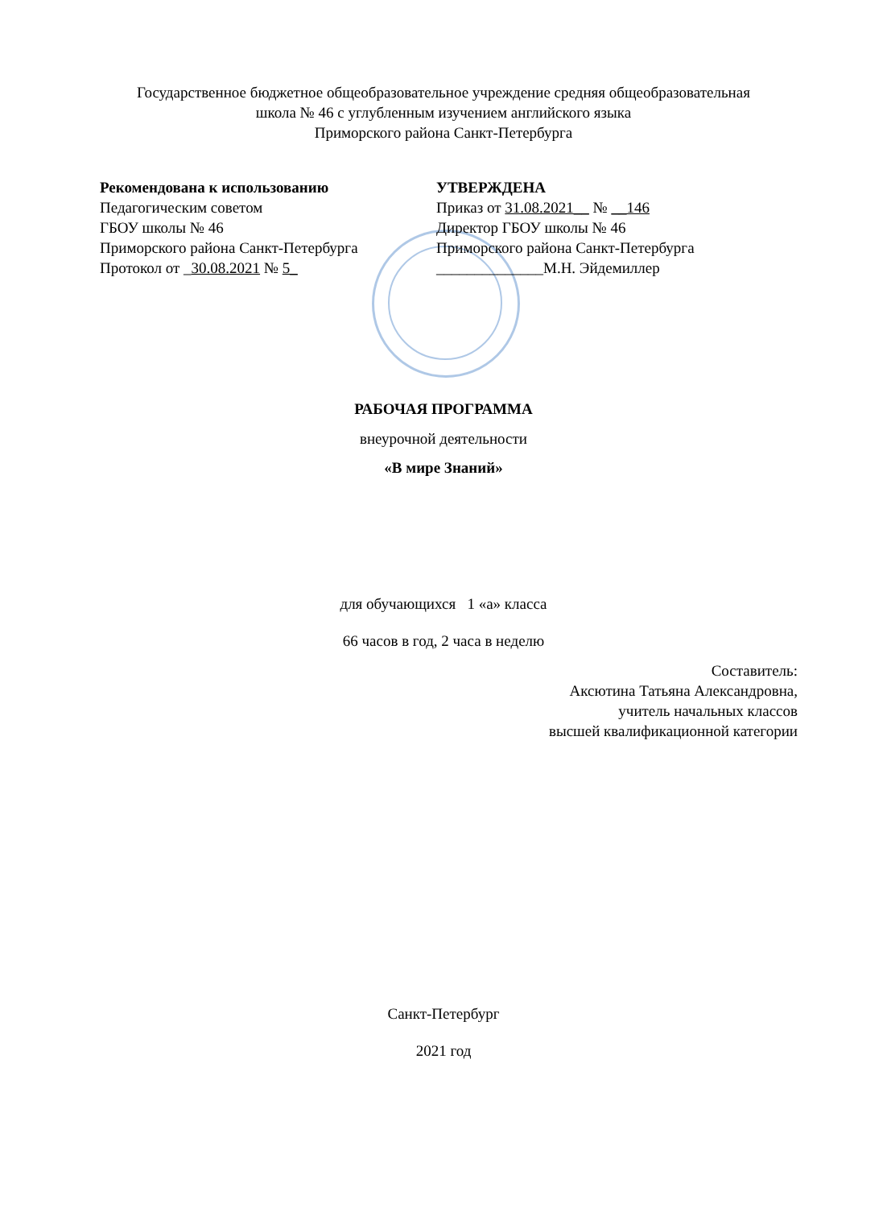Государственное бюджетное общеобразовательное учреждение средняя общеобразовательная
школа № 46 с углубленным изучением английского языка
Приморского района Санкт-Петербурга
Рекомендована к использованию
Педагогическим советом
ГБОУ школы № 46
Приморского района Санкт-Петербурга
Протокол от _30.08.2021 № 5_
УТВЕРЖДЕНА
Приказ от 31.08.2021__ № __146
Директор ГБОУ школы № 46
Приморского района Санкт-Петербурга
______________М.Н. Эйдемиллер
РАБОЧАЯ ПРОГРАММА
внеурочной деятельности
«В мире Знаний»
для обучающихся 1 «а» класса
66 часов в год, 2 часа в неделю
Составитель:
Аксютина Татьяна Александровна,
учитель начальных классов
высшей квалификационной категории
Санкт-Петербург
2021 год